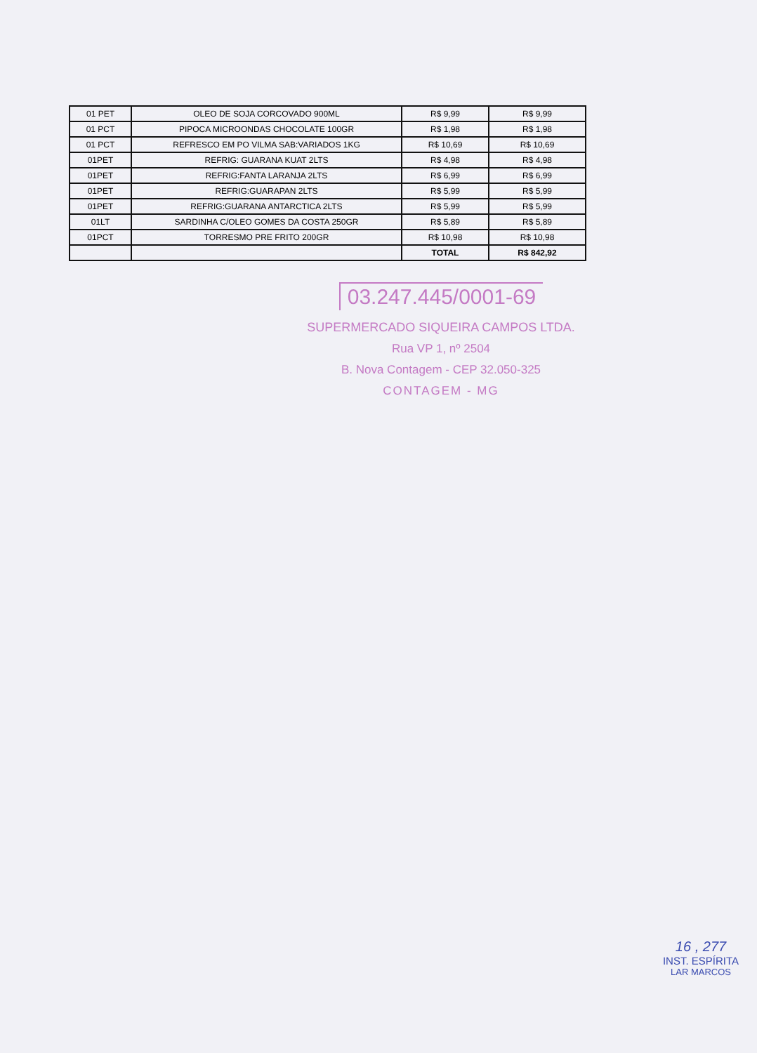| 01 PET | OLEO DE SOJA CORCOVADO 900ML | R$ 9,99 | R$ 9,99 |
| 01 PCT | PIPOCA MICROONDAS CHOCOLATE 100GR | R$ 1,98 | R$ 1,98 |
| 01 PCT | REFRESCO EM PO VILMA SAB:VARIADOS 1KG | R$ 10,69 | R$ 10,69 |
| 01PET | REFRIG: GUARANA KUAT 2LTS | R$ 4,98 | R$ 4,98 |
| 01PET | REFRIG:FANTA LARANJA 2LTS | R$ 6,99 | R$ 6,99 |
| 01PET | REFRIG:GUARAPAN 2LTS | R$ 5,99 | R$ 5,99 |
| 01PET | REFRIG:GUARANA ANTARCTICA 2LTS | R$ 5,99 | R$ 5,99 |
| 01LT | SARDINHA C/OLEO GOMES DA COSTA 250GR | R$ 5,89 | R$ 5,89 |
| 01PCT | TORRESMO PRE FRITO 200GR | R$ 10,98 | R$ 10,98 |
| | | TOTAL | R$ 842,92 |
03.247.445/0001-69
SUPERMERCADO SIQUEIRA CAMPOS LTDA.
Rua VP 1, nº 2504
B. Nova Contagem - CEP 32.050-325
CONTAGEM - MG
16 , 277
INST. ESPÍRITA
LAR MARCOS